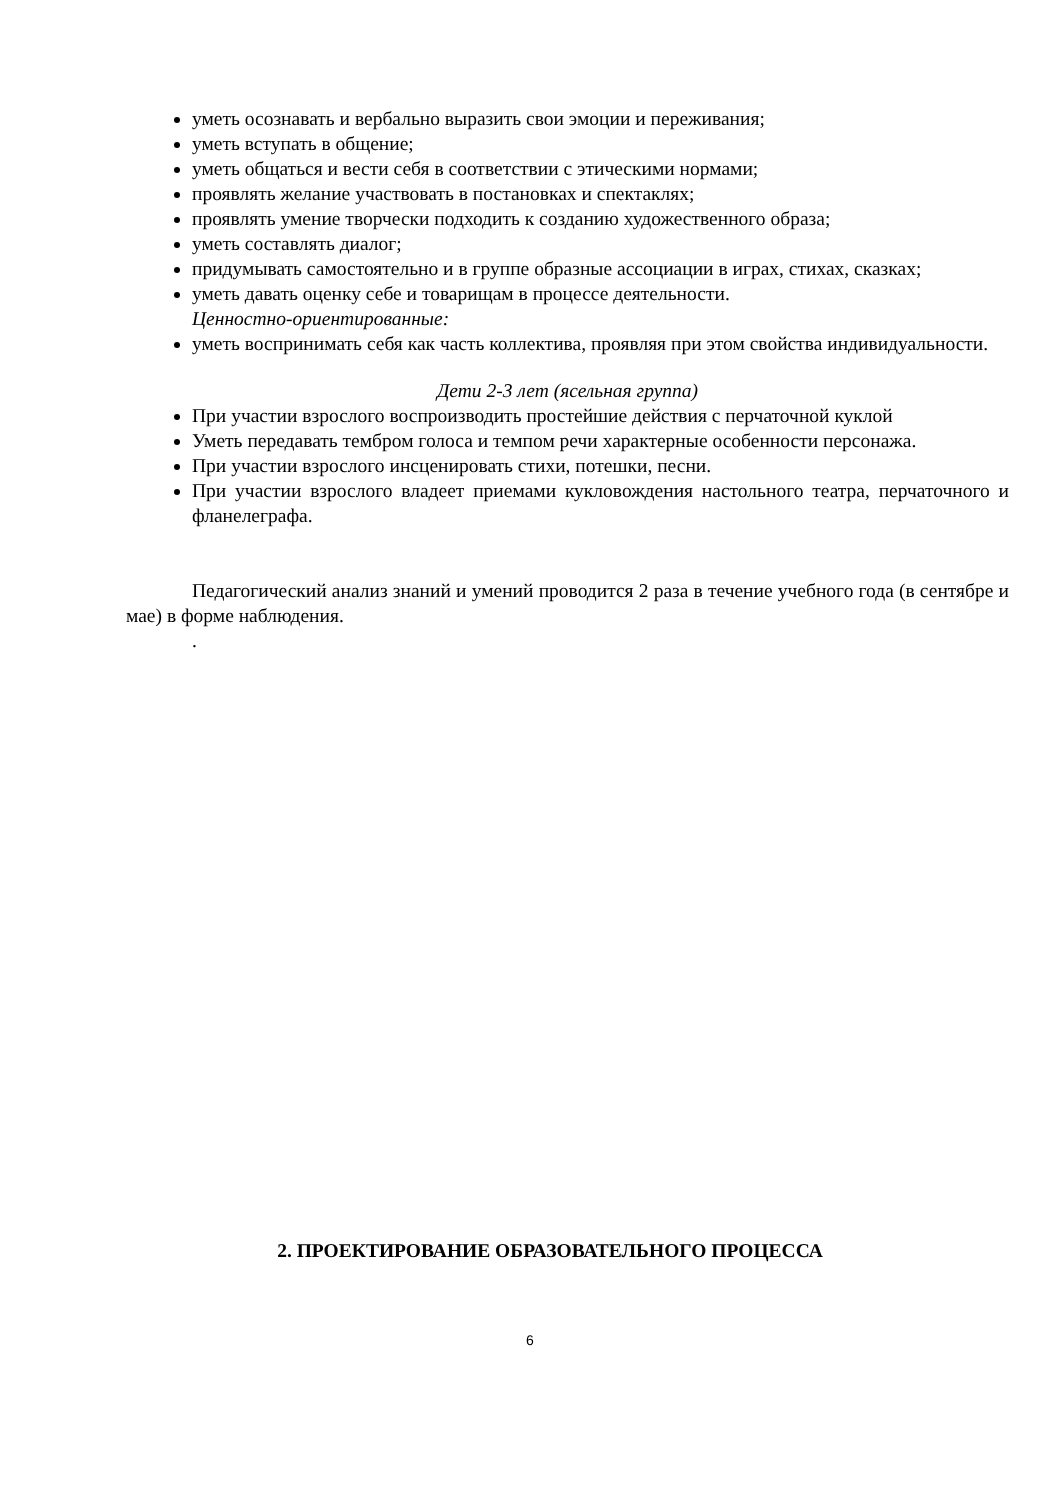уметь осознавать и вербально выразить свои эмоции и переживания;
уметь вступать в общение;
уметь общаться и вести себя в соответствии с этическими нормами;
проявлять желание участвовать в постановках и спектаклях;
проявлять умение творчески подходить к созданию художественного образа;
уметь составлять диалог;
придумывать самостоятельно и в группе образные ассоциации в играх, стихах, сказках;
уметь давать оценку себе и товарищам в процессе деятельности.
Ценностно-ориентированные:
уметь воспринимать себя как часть коллектива, проявляя при этом свойства индивидуальности.
Дети 2-3 лет (ясельная группа)
При участии взрослого воспроизводить простейшие действия с перчаточной куклой
Уметь передавать тембром голоса и темпом речи характерные особенности персонажа.
При участии взрослого инсценировать стихи, потешки, песни.
При участии взрослого владеет приемами кукловождения настольного театра, перчаточного и фланелеграфа.
Педагогический анализ знаний и умений проводится 2 раза в течение учебного года (в сентябре и мае) в форме наблюдения.
.
2. ПРОЕКТИРОВАНИЕ ОБРАЗОВАТЕЛЬНОГО ПРОЦЕССА
6